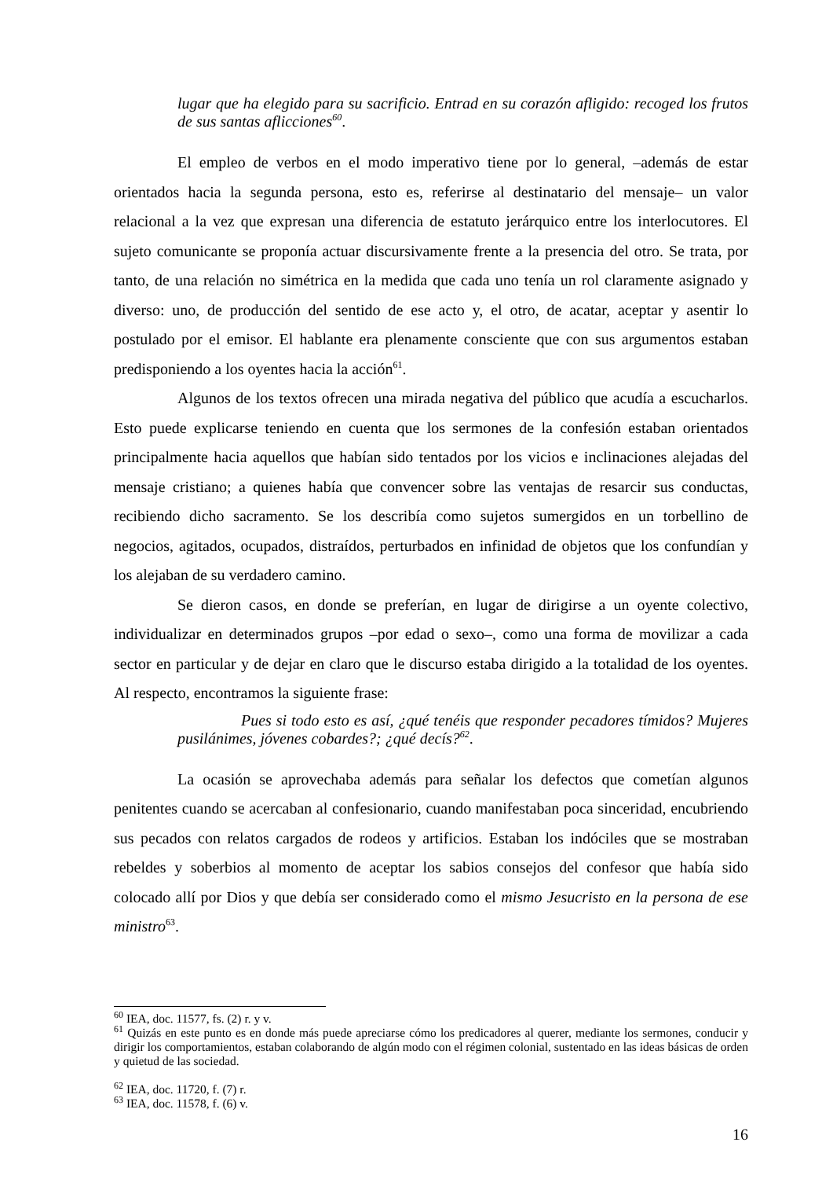lugar que ha elegido para su sacrificio. Entrad en su corazón afligido: recoged los frutos de sus santas aflicciones<sup>60</sup>.
El empleo de verbos en el modo imperativo tiene por lo general, –además de estar orientados hacia la segunda persona, esto es, referirse al destinatario del mensaje– un valor relacional a la vez que expresan una diferencia de estatuto jerárquico entre los interlocutores. El sujeto comunicante se proponía actuar discursivamente frente a la presencia del otro. Se trata, por tanto, de una relación no simétrica en la medida que cada uno tenía un rol claramente asignado y diverso: uno, de producción del sentido de ese acto y, el otro, de acatar, aceptar y asentir lo postulado por el emisor. El hablante era plenamente consciente que con sus argumentos estaban predisponiendo a los oyentes hacia la acción<sup>61</sup>.
Algunos de los textos ofrecen una mirada negativa del público que acudía a escucharlos. Esto puede explicarse teniendo en cuenta que los sermones de la confesión estaban orientados principalmente hacia aquellos que habían sido tentados por los vicios e inclinaciones alejadas del mensaje cristiano; a quienes había que convencer sobre las ventajas de resarcir sus conductas, recibiendo dicho sacramento. Se los describía como sujetos sumergidos en un torbellino de negocios, agitados, ocupados, distraídos, perturbados en infinidad de objetos que los confundían y los alejaban de su verdadero camino.
Se dieron casos, en donde se preferían, en lugar de dirigirse a un oyente colectivo, individualizar en determinados grupos –por edad o sexo–, como una forma de movilizar a cada sector en particular y de dejar en claro que le discurso estaba dirigido a la totalidad de los oyentes. Al respecto, encontramos la siguiente frase:
Pues si todo esto es así, ¿qué tenéis que responder pecadores tímidos? Mujeres pusilánimes, jóvenes cobardes?; ¿qué decís?<sup>62</sup>.
La ocasión se aprovechaba además para señalar los defectos que cometían algunos penitentes cuando se acercaban al confesionario, cuando manifestaban poca sinceridad, encubriendo sus pecados con relatos cargados de rodeos y artificios. Estaban los indóciles que se mostraban rebeldes y soberbios al momento de aceptar los sabios consejos del confesor que había sido colocado allí por Dios y que debía ser considerado como el mismo Jesucristo en la persona de ese ministro<sup>63</sup>.
<sup>60</sup> IEA, doc. 11577, fs. (2) r. y v.
<sup>61</sup> Quizás en este punto es en donde más puede apreciarse cómo los predicadores al querer, mediante los sermones, conducir y dirigir los comportamientos, estaban colaborando de algún modo con el régimen colonial, sustentado en las ideas básicas de orden y quietud de las sociedad.
<sup>62</sup> IEA, doc. 11720, f. (7) r.
<sup>63</sup> IEA, doc. 11578, f. (6) v.
16